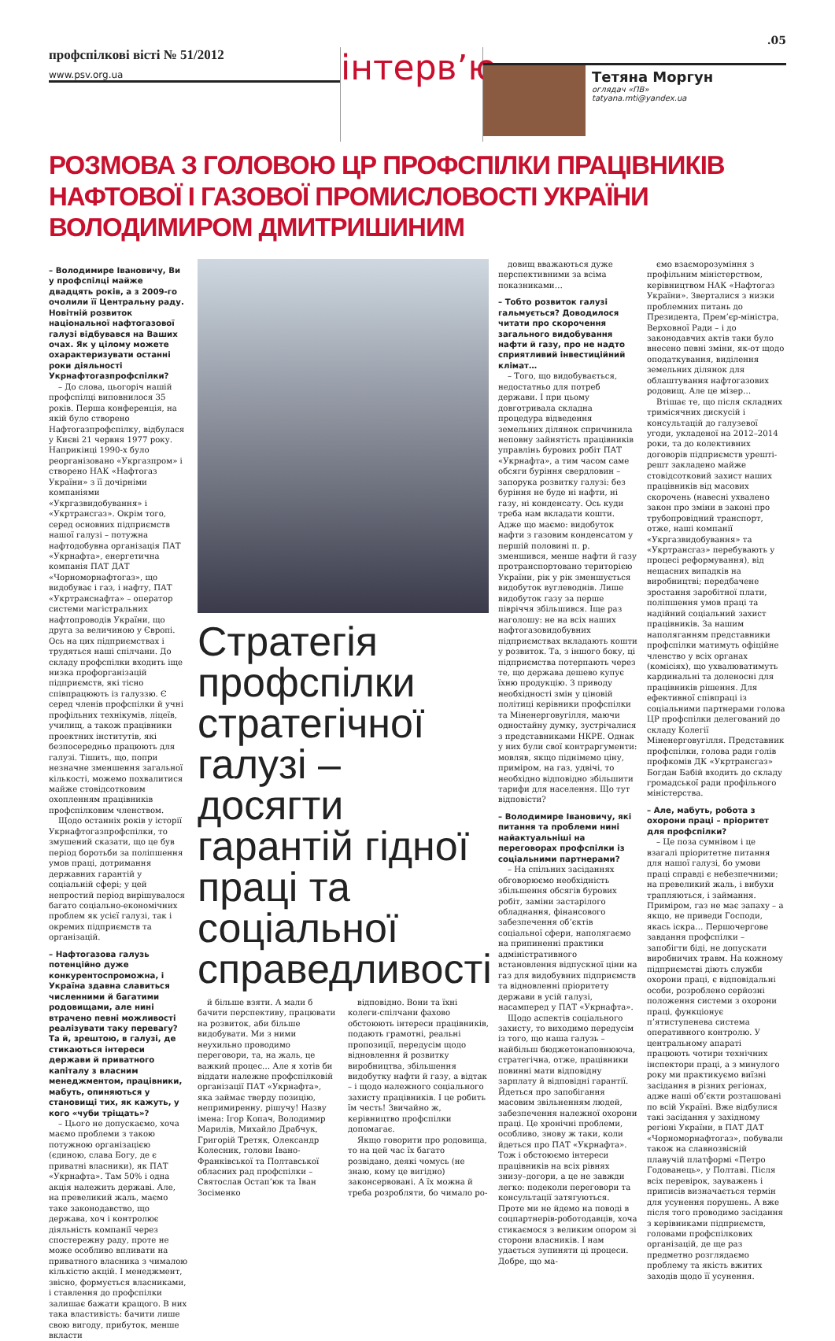профспілкові вісті № 51/2012
www.psv.org.ua
інтерв’ю
Тетяна Моргун
оглядач «ПВ»
tatyana.mti@yandex.ua
.05
РОЗМОВА З ГОЛОВОЮ ЦР ПРОФСПІЛКИ ПРАЦІВНИКІВ НАФТОВОЇ І ГАЗОВОЇ ПРОМИСЛОВОСТІ УКРАЇНИ ВОЛОДИМИРОМ ДМИТРИШИНИМ
– Володимире Івановичу, Ви у профспілці майже двадцять років, а з 2009-го очолили її Центральну раду. Новітній розвиток національної нафтогазової галузі відбувався на Ваших очах. Як у цілому можете охарактеризувати останні роки діяльності Укрнафтогазпрофспілки?
– До слова, цьогоріч нашій профспілці виповнилося 35 років. Перша конференція, на якій було створено Нафтогазпрофспілку, відбулася у Києві 21 червня 1977 року. Наприкінці 1990-х було реорганізовано «Укргазпром» і створено НАК «Нафтогаз України» з її дочірніми компаніями «Укргазвидобування» і «Укртрансгаз». Окрім того, серед основних підприємств нашої галузі – потужна нафтодобувна організація ПАТ «Укрнафта», енергетична компанія ПАТ ДАТ «Чорноморнафтогаз», що видобуває і газ, і нафту, ПАТ «Укртранснафта» – оператор системи магістральних нафтопроводів України, що друга за величиною у Європі. Ось на цих підприємствах і трудяться наші спілчани. До складу профспілки входить іще низка профорганізацій підприємств, які тісно співпрацюють із галуззю. Є серед членів профспілки й учні профільних технікумів, ліцеїв, училищ, а також працівники проектних інститутів, які безпосередньо працюють для галузі. Тішить, що, попри незначне зменшення загальної кількості, можемо похвалитися майже стовідсотковим охопленням працівників профспілковим членством.
Щодо останніх років у історії Укрнафтогазпрофспілки, то змушений сказати, що це був період боротьби за поліпшення умов праці, дотримання державних гарантій у соціальній сфері; у цей непростий період вирішувалося багато соціально-економічних проблем як усієї галузі, так і окремих підприємств та організацій.
– Нафтогазова галузь потенційно дуже конкурентоспроможна, і Україна здавна славиться численними й багатими родовищами, але нині втрачено певні можливості реалізувати таку перевагу? Та й, зрештою, в галузі, де стикаються інтереси держави й приватного капіталу з власним менеджментом, працівники, мабуть, опиняються у становищі тих, як кажуть, у кого «чуби тріщать»?
– Цього не допускаємо, хоча маємо проблеми з такою потужною організацією (єдиною, слава Богу, де є приватні власники), як ПАТ «Укрнафта». Там 50% і одна акція належить державі. Але, на превеликий жаль, маємо таке законодавство, що держава, хоч і контролює діяльність компанії через спостережну раду, проте не може особливо впливати на приватного власника з чималою кількістю акцій. І менеджмент, звісно, формується власниками, і ставлення до профспілки залишає бажати кращого. В них така властивість: бачити лише свою вигоду, прибуток, менше вкласти
Стратегія профспілки стратегічної галузі – досягти гарантій гідної праці та соціальної справедливості
й більше взяти. А мали б бачити перспективу, працювати на розвиток, аби більше видобувати. Ми з ними неухильно проводимо переговори, та, на жаль, це важкий процес… Але я хотів би віддати належне профспілковій організації ПАТ «Укрнафта», яка займає тверду позицію, непримиренну, рішучу! Назву імена: Ігор Копач, Володимир Марилів, Михайло Драбчук, Григорій Третяк, Олександр Колесник, голови Івано-Франківської та Полтавської обласних рад профспілки – Святослав Остап’юк та Іван Зосіменко
відповідно. Вони та їхні колеги-спілчани фахово обстоюють інтереси працівників, подають грамотні, реальні пропозиції, передусім щодо відновлення й розвитку виробництва, збільшення видобутку нафти й газу, а відтак – і щодо належного соціального захисту працівників. І це робить їм честь! Звичайно ж, керівництво профспілки допомагає.
Якщо говорити про родовища, то на цей час їх багато розвідано, деякі чомусь (не знаю, кому це вигідно) законсервовані. А їх можна й треба розробляти, бо чимало ро-
довищ вважаються дуже перспективними за всіма показниками…
– Тобто розвиток галузі гальмується? Доводилося читати про скорочення загального видобування нафти й газу, про не надто сприятливий інвестиційний клімат…
– Того, що видобувається, недостатньо для потреб держави. І при цьому довготривала складна процедура відведення земельних ділянок спричинила неповну зайнятість працівників управлінь бурових робіт ПАТ «Укрнафта», а тим часом саме обсяги буріння свердловин – запорука розвитку галузі: без буріння не буде ні нафти, ні газу, ні конденсату. Ось куди треба нам вкладати кошти. Адже що маємо: видобуток нафти з газовим конденсатом у першій половині п. р. зменшився, менше нафти й газу протранспортовано територією України, рік у рік зменшується видобуток вуглеводнів. Лише видобуток газу за перше півріччя збільшився. Іще раз наголошу: не на всіх наших нафтогазовидобувних підприємствах вкладають кошти у розвиток. Та, з іншого боку, ці підприємства потерпають через те, що держава дешево купує їхню продукцію. З приводу необхідності змін у ціновій політиці керівники профспілки та Міненерговугілля, маючи одностайну думку, зустрічалися з представниками НКРЕ. Однак у них були свої контраргументи: мовляв, якщо піднімемо ціну, приміром, на газ, удвічі, то необхідно відповідно збільшити тарифи для населення. Що тут відповісти?
– Володимире Івановичу, які питання та проблеми нині найактуальніші на переговорах профспілки із соціальними партнерами?
– На спільних засіданнях обговорюємо необхідність збільшення обсягів бурових робіт, заміни застарілого обладнання, фінансового забезпечення об’єктів соціальної сфери, наполягаємо на припиненні практики адміністративного встановлення відпускної ціни на газ для видобувних підприємств та відновленні пріоритету держави в усій галузі, насамперед у ПАТ «Укрнафта».
Щодо аспектів соціального захисту, то виходимо передусім із того, що наша галузь – найбільш бюджетонаповнююча, стратегічна, отже, працівники повинні мати відповідну зарплату й відповідні гарантії. Йдеться про запобігання масовим звільненням людей, забезпечення належної охорони праці. Це хронічні проблеми, особливо, знову ж таки, коли йдеться про ПАТ «Укрнафта». Тож і обстоюємо інтереси працівників на всіх рівнях знизу–догори, а це не завжди легко: подеколи переговори та консультації затягуються. Проте ми не йдемо на поводі в соцпартнерів-роботодавців, хоча стикаємося з великим опором зі сторони власників. І нам удається зупиняти ці процеси. Добре, що ма-
ємо взаєморозуміння з профільним міністерством, керівництвом НАК «Нафтогаз України». Зверталися з низки проблемних питань до Президента, Прем’єр-міністра, Верховної Ради – і до законодавчих актів таки було внесено певні зміни, як-от щодо оподаткування, виділення земельних ділянок для облаштування нафтогазових родовищ. Але це мізер…
Втішає те, що після складних тримісячних дискусій і консультацій до галузевої угоди, укладеної на 2012–2014 роки, та до колективних договорів підприємств урешті-решт закладено майже стовідсотковий захист наших працівників від масових скорочень (навесні ухвалено закон про зміни в законі про трубопровідний транспорт, отже, наші компанії «Укргазвидобування» та «Укртрансгаз» перебувають у процесі реформування), від нещасних випадків на виробництві; передбачене зростання заробітної плати, поліпшення умов праці та надійний соціальний захист працівників. За нашим наполяганням представники профспілки матимуть офіційне членство у всіх органах (комісіях), що ухвалюватимуть кардинальні та доленосні для працівників рішення. Для ефективної співпраці із соціальними партнерами голова ЦР профспілки делегований до складу Колегії Міненерговугілля. Представник профспілки, голова ради голів профкомів ДК «Укртрансгаз» Богдан Бабій входить до складу громадської ради профільного міністерства.
– Але, мабуть, робота з охорони праці – пріоритет для профспілки?
– Це поза сумнівом і це взагалі пріоритетне питання для нашої галузі, бо умови праці справді є небезпечними; на превеликий жаль, і вибухи трапляються, і займання. Приміром, газ не має запаху – а якщо, не приведи Господи, якась іскра… Першочергове завдання профспілки – запобігти біді, не допускати виробничих травм. На кожному підприємстві діють служби охорони праці, є відповідальні особи, розроблено серйозні положення системи з охорони праці, функціонує п’ятиступенева система оперативного контролю. У центральному апараті працюють чотири технічних інспектори праці, а з минулого року ми практикуємо виїзні засідання в різних регіонах, адже наші об’єкти розташовані по всій Україні. Вже відбулися такі засідання у західному регіоні України, в ПАТ ДАТ «Чорноморнафтогаз», побували також на славнозвісній плавучій платформі «Петро Годованець», у Полтаві. Після всіх перевірок, зауважень і приписів визначається термін для усунення порушень. А вже після того проводимо засідання з керівниками підприємств, головами профспілкових організацій, де ще раз предметно розглядаємо проблему та якість вжитих заходів щодо її усунення.